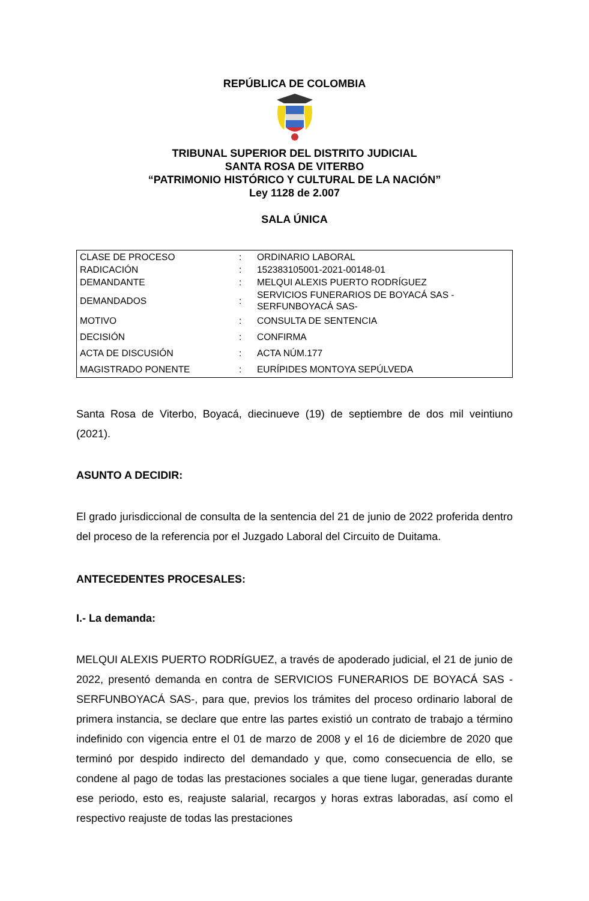REPÚBLICA DE COLOMBIA
TRIBUNAL SUPERIOR DEL DISTRITO JUDICIAL
SANTA ROSA DE VITERBO
“PATRIMONIO HISTÓRICO Y CULTURAL DE LA NACIÓN”
Ley 1128 de 2.007
SALA ÚNICA
| CLASE DE PROCESO | : | ORDINARIO LABORAL |
| RADICACIÓN | : | 152383105001-2021-00148-01 |
| DEMANDANTE | : | MELQUI ALEXIS PUERTO RODRÍGUEZ |
| DEMANDADOS | : | SERVICIOS FUNERARIOS DE BOYACÁ SAS - SERFUNBOYACÁ SAS- |
| MOTIVO | : | CONSULTA DE SENTENCIA |
| DECISIÓN | : | CONFIRMA |
| ACTA DE DISCUSIÓN | : | ACTA NÚM.177 |
| MAGISTRADO PONENTE | : | EURÍPIDES MONTOYA SEPÚLVEDA |
Santa Rosa de Viterbo, Boyacá, diecinueve (19) de septiembre de dos mil veintiuno (2021).
ASUNTO A DECIDIR:
El grado jurisdiccional de consulta de la sentencia del 21 de junio de 2022 proferida dentro del proceso de la referencia por el Juzgado Laboral del Circuito de Duitama.
ANTECEDENTES PROCESALES:
I.- La demanda:
MELQUI ALEXIS PUERTO RODRÍGUEZ, a través de apoderado judicial, el 21 de junio de 2022, presentó demanda en contra de SERVICIOS FUNERARIOS DE BOYACÁ SAS -SERFUNBOYACÁ SAS-, para que, previos los trámites del proceso ordinario laboral de primera instancia, se declare que entre las partes existió un contrato de trabajo a término indefinido con vigencia entre el 01 de marzo de 2008 y el 16 de diciembre de 2020 que terminó por despido indirecto del demandado y que, como consecuencia de ello, se condene al pago de todas las prestaciones sociales a que tiene lugar, generadas durante ese periodo, esto es, reajuste salarial, recargos y horas extras laboradas, así como el respectivo reajuste de todas las prestaciones